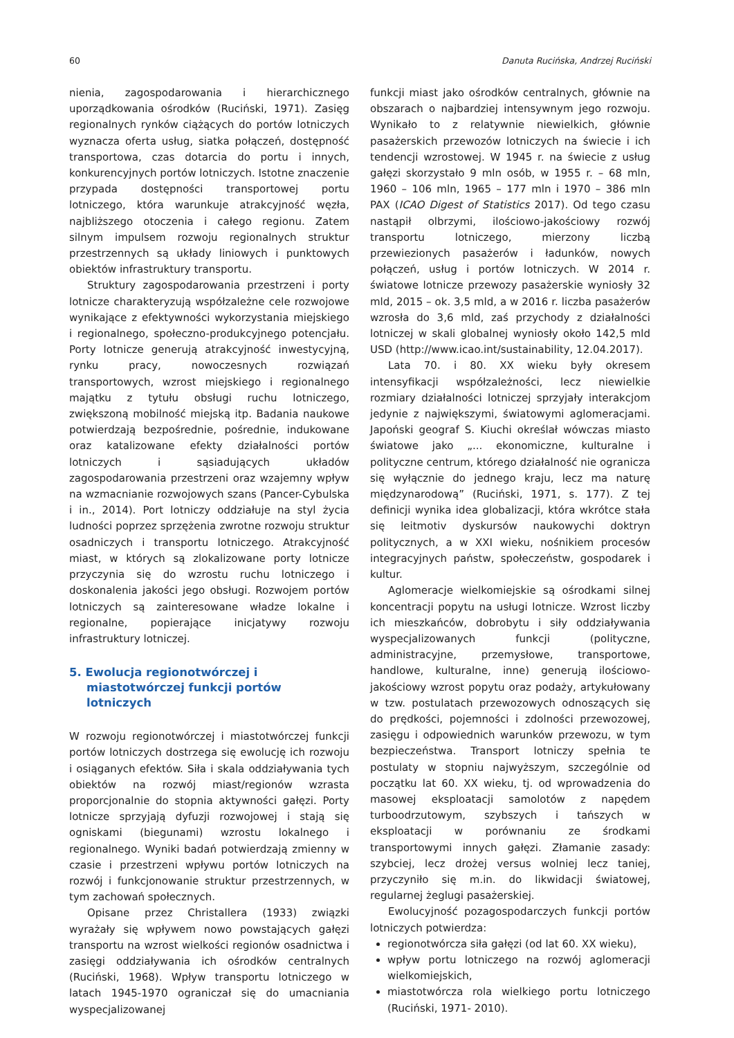60 Danuta Rucińska, Andrzej Ruciński
nienia, zagospodarowania i hierarchicznego uporządkowania ośrodków (Ruciński, 1971). Zasięg regionalnych rynków ciążących do portów lotniczych wyznacza oferta usług, siatka połączeń, dostępność transportowa, czas dotarcia do portu i innych, konkurencyjnych portów lotniczych. Istotne znaczenie przypada dostępności transportowej portu lotniczego, która warunkuje atrakcyjność węzła, najbliższego otoczenia i całego regionu. Zatem silnym impulsem rozwoju regionalnych struktur przestrzennych są układy liniowych i punktowych obiektów infrastruktury transportu.
Struktury zagospodarowania przestrzeni i porty lotnicze charakteryzują współzależne cele rozwojowe wynikające z efektywności wykorzystania miejskiego i regionalnego, społeczno-produkcyjnego potencjału. Porty lotnicze generują atrakcyjność inwestycyjną, rynku pracy, nowoczesnych rozwiązań transportowych, wzrost miejskiego i regionalnego majątku z tytułu obsługi ruchu lotniczego, zwiększoną mobilność miejską itp. Badania naukowe potwierdzają bezpośrednie, pośrednie, indukowane oraz katalizowane efekty działalności portów lotniczych i sąsiadujących układów zagospodarowania przestrzeni oraz wzajemny wpływ na wzmacnianie rozwojowych szans (Pancer-Cybulska i in., 2014). Port lotniczy oddziałuje na styl życia ludności poprzez sprzężenia zwrotne rozwoju struktur osadniczych i transportu lotniczego. Atrakcyjność miast, w których są zlokalizowane porty lotnicze przyczynia się do wzrostu ruchu lotniczego i doskonalenia jakości jego obsługi. Rozwojem portów lotniczych są zainteresowane władze lokalne i regionalne, popierające inicjatywy rozwoju infrastruktury lotniczej.
5. Ewolucja regionotwórczej i miastotwórczej funkcji portów lotniczych
W rozwoju regionotwórczej i miastotwórczej funkcji portów lotniczych dostrzega się ewolucję ich rozwoju i osiąganych efektów. Siła i skala oddziaływania tych obiektów na rozwój miast/regionów wzrasta proporcjonalnie do stopnia aktywności gałęzi. Porty lotnicze sprzyjają dyfuzji rozwojowej i stają się ogniskami (biegunami) wzrostu lokalnego i regionalnego. Wyniki badań potwierdzają zmienny w czasie i przestrzeni wpływu portów lotniczych na rozwój i funkcjonowanie struktur przestrzennych, w tym zachowań społecznych.
Opisane przez Christallera (1933) związki wyrażały się wpływem nowo powstających gałęzi transportu na wzrost wielkości regionów osadnictwa i zasięgi oddziaływania ich ośrodków centralnych (Ruciński, 1968). Wpływ transportu lotniczego w latach 1945-1970 ograniczał się do umacniania wyspecjalizowanej
funkcji miast jako ośrodków centralnych, głównie na obszarach o najbardziej intensywnym jego rozwoju. Wynikało to z relatywnie niewielkich, głównie pasażerskich przewozów lotniczych na świecie i ich tendencji wzrostowej. W 1945 r. na świecie z usług gałęzi skorzystało 9 mln osób, w 1955 r. – 68 mln, 1960 – 106 mln, 1965 – 177 mln i 1970 – 386 mln PAX (ICAO Digest of Statistics 2017). Od tego czasu nastąpił olbrzymi, ilościowo-jakościowy rozwój transportu lotniczego, mierzony liczbą przewiezionych pasażerów i ładunków, nowych połączeń, usług i portów lotniczych. W 2014 r. światowe lotnicze przewozy pasażerskie wyniosły 32 mld, 2015 – ok. 3,5 mld, a w 2016 r. liczba pasażerów wzrosła do 3,6 mld, zaś przychody z działalności lotniczej w skali globalnej wyniosły około 142,5 mld USD (http://www.icao.int/sustainability, 12.04.2017).
Lata 70. i 80. XX wieku były okresem intensyfikacji współzależności, lecz niewielkie rozmiary działalności lotniczej sprzyjały interakcjom jedynie z największymi, światowymi aglomeracjami. Japoński geograf S. Kiuchi określał wówczas miasto światowe jako „... ekonomiczne, kulturalne i polityczne centrum, którego działalność nie ogranicza się wyłącznie do jednego kraju, lecz ma naturę międzynarodową” (Ruciński, 1971, s. 177). Z tej definicji wynika idea globalizacji, która wkrótce stała się leitmotiv dyskursów naukowychi doktryn politycznych, a w XXI wieku, nośnikiem procesów integracyjnych państw, społeczeństw, gospodarek i kultur.
Aglomeracje wielkomiejskie są ośrodkami silnej koncentracji popytu na usługi lotnicze. Wzrost liczby ich mieszkańców, dobrobytu i siły oddziaływania wyspecjalizowanych funkcji (polityczne, administracyjne, przemysłowe, transportowe, handlowe, kulturalne, inne) generują ilościowo-jakościowy wzrost popytu oraz podaży, artykułowany w tzw. postulatach przewozowych odnoszących się do prędkości, pojemności i zdolności przewozowej, zasięgu i odpowiednich warunków przewozu, w tym bezpieczeństwa. Transport lotniczy spełnia te postulaty w stopniu najwyższym, szczególnie od początku lat 60. XX wieku, tj. od wprowadzenia do masowej eksploatacji samolotów z napędem turboodrzutowym, szybszych i tańszych w eksploatacji w porównaniu ze środkami transportowymi innych gałęzi. Złamanie zasady: szybciej, lecz drożej versus wolniej lecz taniej, przyczyniło się m.in. do likwidacji światowej, regularnej żeglugi pasażerskiej.
Ewolucyjność pozagospodarczych funkcji portów lotniczych potwierdza:
regionotwórcza siła gałęzi (od lat 60. XX wieku),
wpływ portu lotniczego na rozwój aglomeracji wielkomiejskich,
miastotwórcza rola wielkiego portu lotniczego (Ruciński, 1971- 2010).